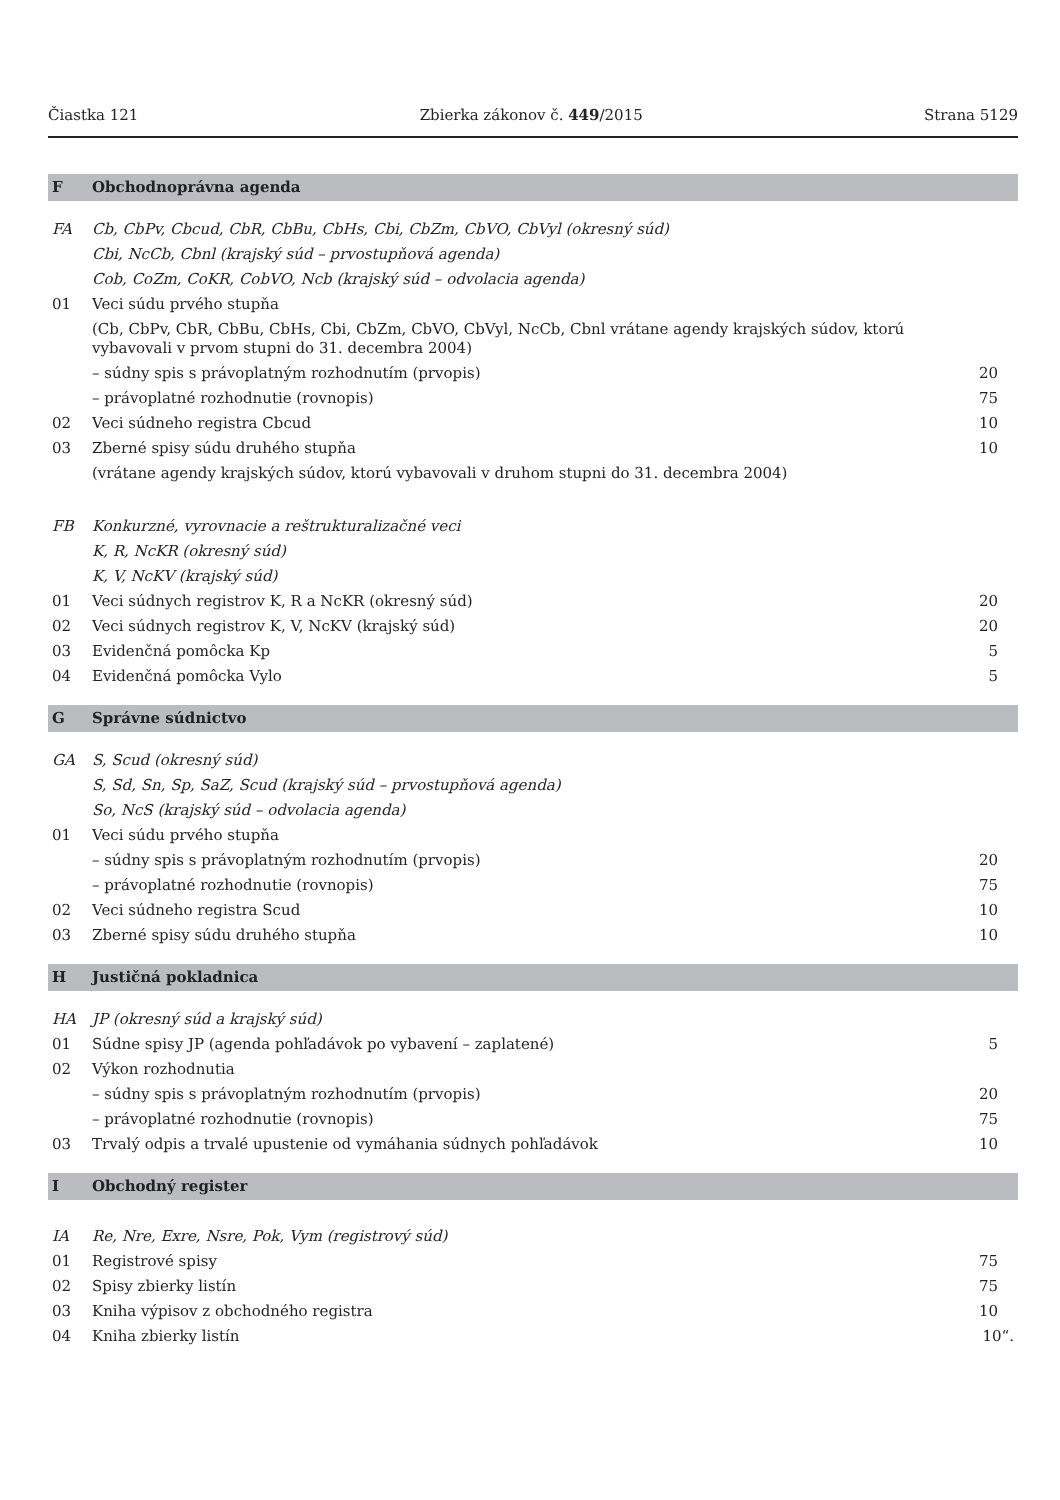Čiastka 121 Zbierka zákonov č. 449/2015 Strana 5129
| F | Obchodnoprávna agenda | |
| FA | Cb, CbPv, Cbcud, CbR, CbBu, CbHs, Cbi, CbZm, CbVO, CbVyl (okresný súd) | |
| | Cbi, NcCb, Cbnl (krajský súd – prvostupňová agenda) | |
| | Cob, CoZm, CoKR, CobVO, Ncb (krajský súd – odvolacia agenda) | |
| 01 | Veci súdu prvého stupňa | |
| | (Cb, CbPv, CbR, CbBu, CbHs, Cbi, CbZm, CbVO, CbVyl, NcCb, Cbnl vrátane agendy krajských súdov, ktorú vybavovali v prvom stupni do 31. decembra 2004) | |
| | – súdny spis s právoplatným rozhodnutím (prvopis) | 20 |
| | – právoplatné rozhodnutie (rovnopis) | 75 |
| 02 | Veci súdneho registra Cbcud | 10 |
| 03 | Zberné spisy súdu druhého stupňa | 10 |
| | (vrátane agendy krajských súdov, ktorú vybavovali v druhom stupni do 31. decembra 2004) | |
| FB | Konkurzné, vyrovnacie a reštrukturalizačné veci | |
| | K, R, NcKR (okresný súd) | |
| | K, V, NcKV (krajský súd) | |
| 01 | Veci súdnych registrov K, R a NcKR (okresný súd) | 20 |
| 02 | Veci súdnych registrov K, V, NcKV (krajský súd) | 20 |
| 03 | Evidenčná pomôcka Kp | 5 |
| 04 | Evidenčná pomôcka Vylo | 5 |
| G | Správne súdnictvo | |
| GA | S, Scud (okresný súd) | |
| | S, Sd, Sn, Sp, SaZ, Scud (krajský súd – prvostupňová agenda) | |
| | So, NcS (krajský súd – odvolacia agenda) | |
| 01 | Veci súdu prvého stupňa | |
| | – súdny spis s právoplatným rozhodnutím (prvopis) | 20 |
| | – právoplatné rozhodnutie (rovnopis) | 75 |
| 02 | Veci súdneho registra Scud | 10 |
| 03 | Zberné spisy súdu druhého stupňa | 10 |
| H | Justičná pokladnica | |
| HA | JP (okresný súd a krajský súd) | |
| 01 | Súdne spisy JP (agenda pohľadávok po vybavení – zaplatené) | 5 |
| 02 | Výkon rozhodnutia | |
| | – súdny spis s právoplatným rozhodnutím (prvopis) | 20 |
| | – právoplatné rozhodnutie (rovnopis) | 75 |
| 03 | Trvalý odpis a trvalé upustenie od vymáhania súdnych pohľadávok | 10 |
| I | Obchodný register | |
| IA | Re, Nre, Exre, Nsre, Pok, Vym (registrový súd) | |
| 01 | Registrové spisy | 75 |
| 02 | Spisy zbierky listín | 75 |
| 03 | Kniha výpisov z obchodného registra | 10 |
| 04 | Kniha zbierky listín | 10“. |